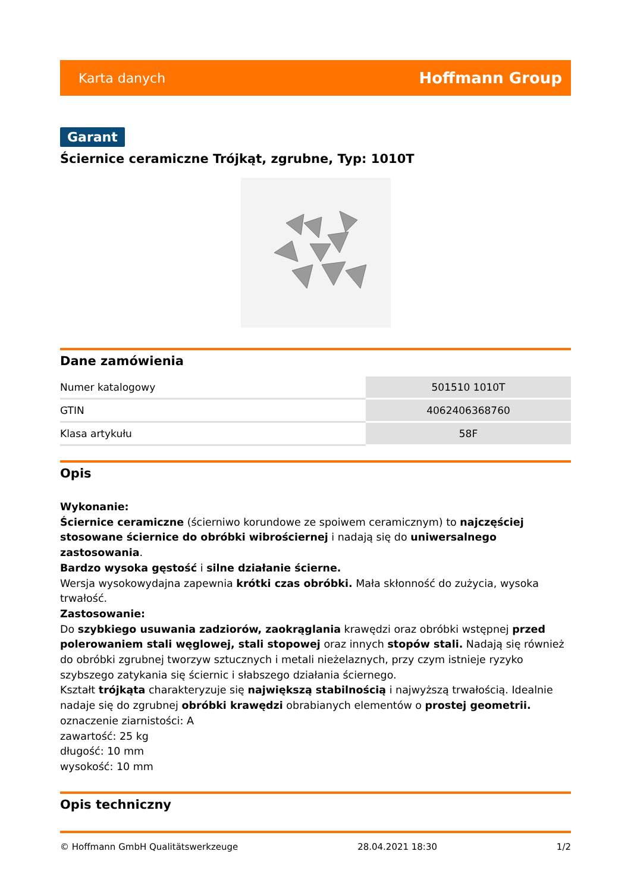Karta danych Hoffmann Group
Garant
Ściernice ceramiczne Trójkąt, zgrubne, Typ: 1010T
Dane zamówienia
| Numer katalogowy | 501510 1010T |
| GTIN | 4062406368760 |
| Klasa artykułu | 58F |
Opis
Wykonanie:
Ściernice ceramiczne (ścierniwo korundowe ze spoiwem ceramicznym) to najczęściej stosowane ściernice do obróbki wibrościernej i nadają się do uniwersalnego zastosowania.
Bardzo wysoka gęstość i silne działanie ścierne.
Wersja wysokowydajna zapewnia krótki czas obróbki. Mała skłonność do zużycia, wysoka trwałość.
Zastosowanie:
Do szybkiego usuwania zadziorów, zaokrąglania krawędzi oraz obróbki wstępnej przed polerowaniem stali węglowej, stali stopowej oraz innych stopów stali. Nadają się również do obróbki zgrubnej tworzyw sztucznych i metali nieżelaznych, przy czym istnieje ryzyko szybszego zatykania się ściernic i słabszego działania ściernego.
Kształt trójkąta charakteryzuje się największą stabilnością i najwyższą trwałością. Idealnie nadaje się do zgrubnej obróbki krawędzi obrabianych elementów o prostej geometrii.
oznaczenie ziarnistości: A
zawartość: 25 kg
długość: 10 mm
wysokość: 10 mm
Opis techniczny
© Hoffmann GmbH Qualitätswerkzeuge 28.04.2021 18:30 1/2